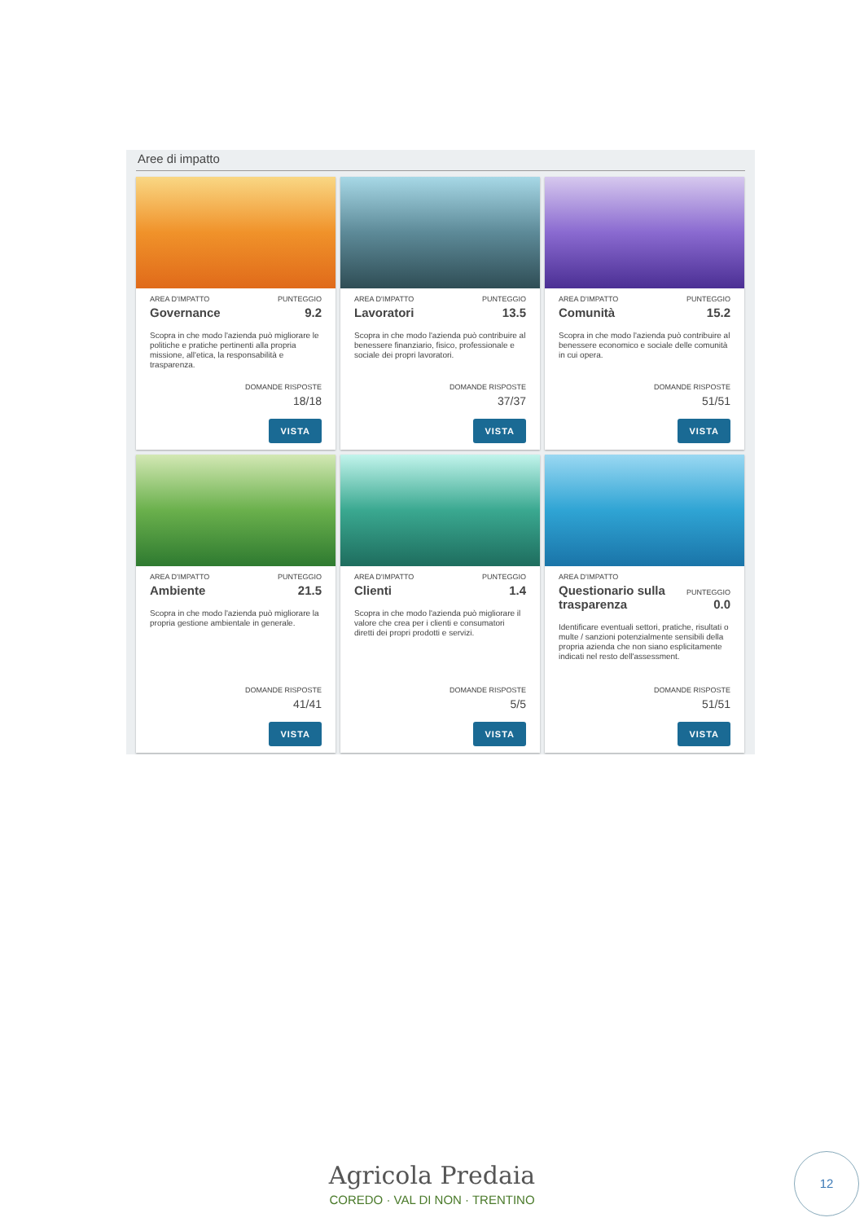Aree di impatto
AREA D'IMPATTO PUNTEGGIO
Governance 9.2
Scopra in che modo l'azienda può migliorare le politiche e pratiche pertinenti alla propria missione, all'etica, la responsabilità e trasparenza.
DOMANDE RISPOSTE
18/18
VISTA
AREA D'IMPATTO PUNTEGGIO
Lavoratori 13.5
Scopra in che modo l'azienda può contribuire al benessere finanziario, fisico, professionale e sociale dei propri lavoratori.
DOMANDE RISPOSTE
37/37
VISTA
AREA D'IMPATTO PUNTEGGIO
Comunità 15.2
Scopra in che modo l'azienda può contribuire al benessere economico e sociale delle comunità in cui opera.
DOMANDE RISPOSTE
51/51
VISTA
AREA D'IMPATTO PUNTEGGIO
Ambiente 21.5
Scopra in che modo l'azienda può migliorare la propria gestione ambientale in generale.
DOMANDE RISPOSTE
41/41
VISTA
AREA D'IMPATTO PUNTEGGIO
Clienti 1.4
Scopra in che modo l'azienda può migliorare il valore che crea per i clienti e consumatori diretti dei propri prodotti e servizi.
DOMANDE RISPOSTE
5/5
VISTA
AREA D'IMPATTO
Questionario sulla
trasparenza PUNTEGGIO
0.0
Identificare eventuali settori, pratiche, risultati o multe / sanzioni potenzialmente sensibili della propria azienda che non siano esplicitamente indicati nel resto dell'assessment.
DOMANDE RISPOSTE
51/51
VISTA
Agricola Predaia
COREDO · VAL DI NON · TRENTINO
12